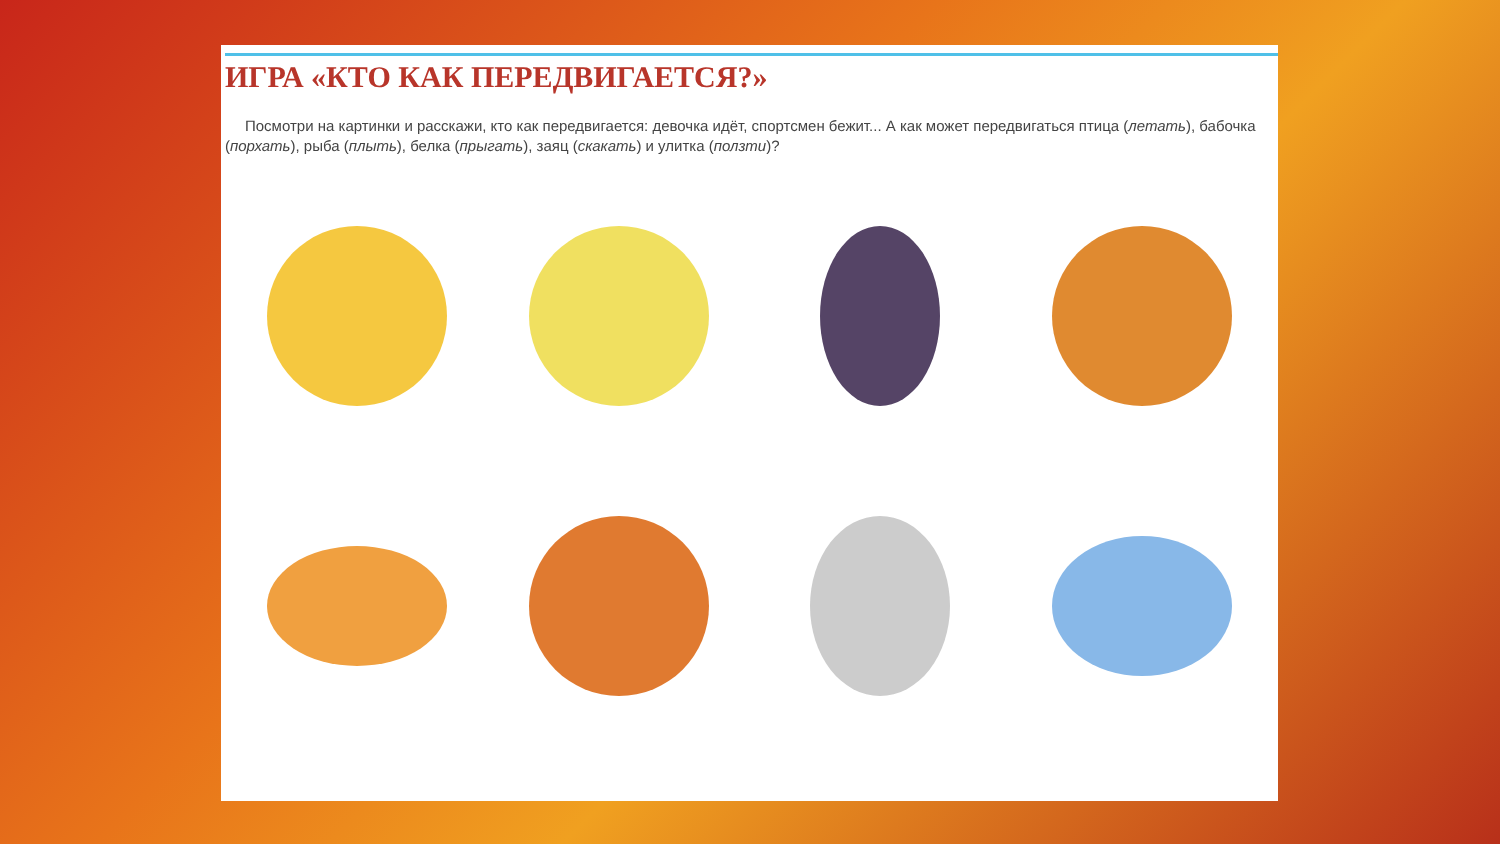ИГРА «КТО КАК ПЕРЕДВИГАЕТСЯ?»
Посмотри на картинки и расскажи, кто как передвигается: девочка идёт, спортсмен бежит... А как может передвигаться птица (летать), бабочка (порхать), рыба (плыть), белка (прыгать), заяц (скакать) и улитка (ползти)?